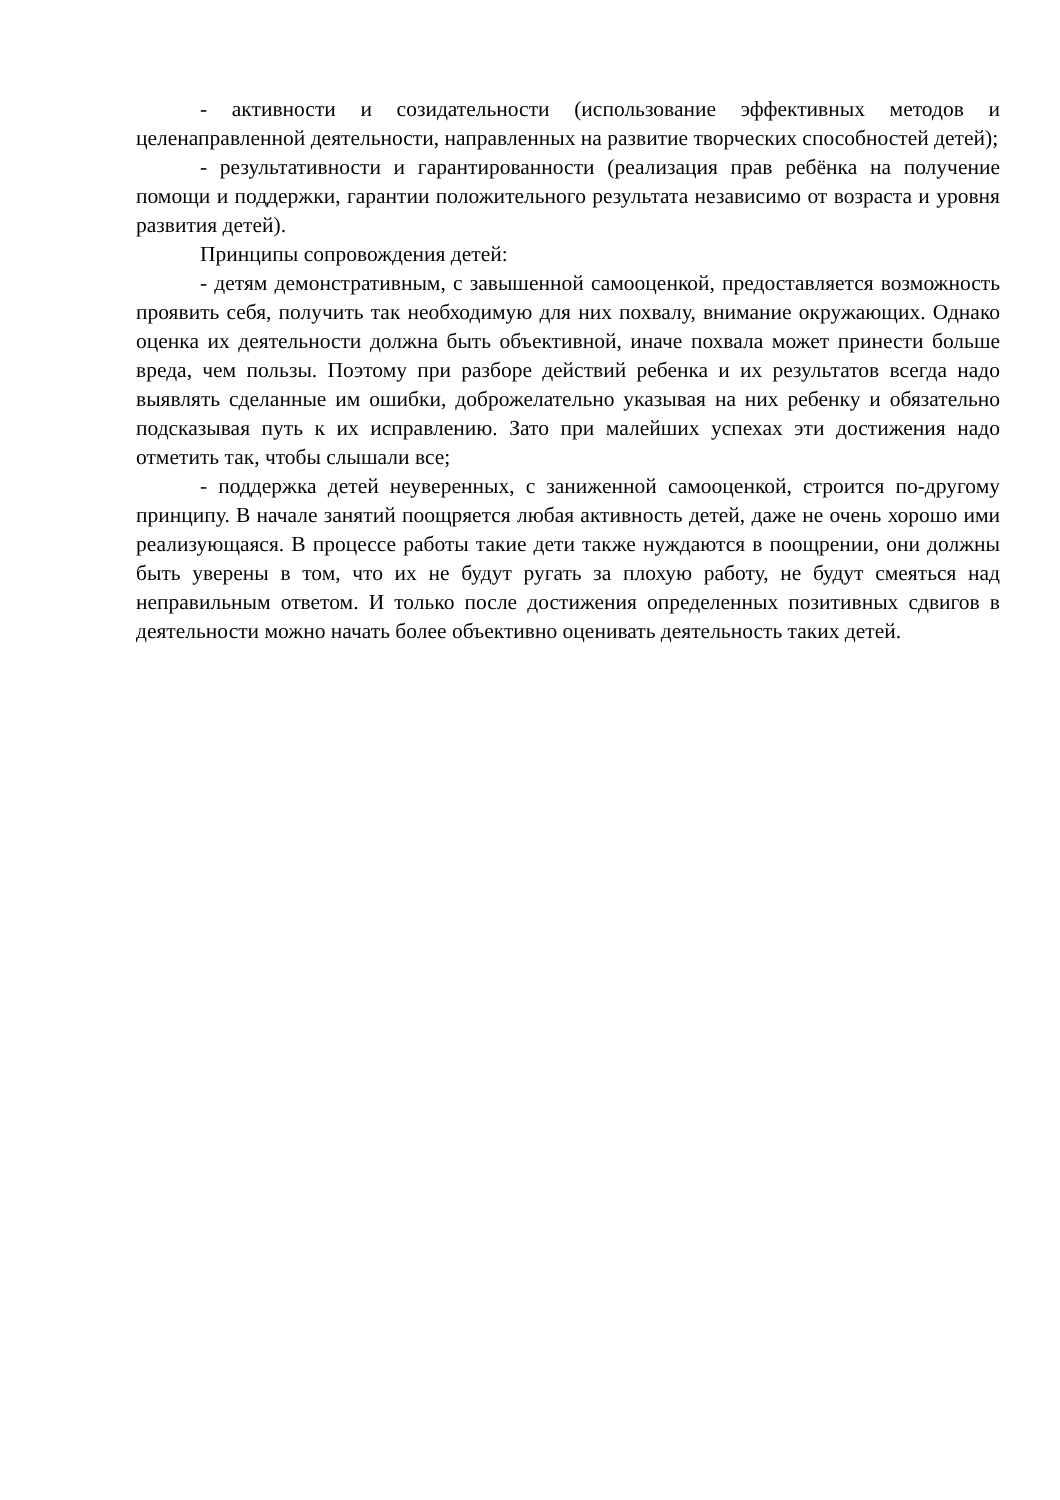- активности и созидательности (использование эффективных методов и целенаправленной деятельности, направленных на развитие творческих способностей детей);
- результативности и гарантированности (реализация прав ребёнка на получение помощи и поддержки, гарантии положительного результата независимо от возраста и уровня развития детей).
Принципы сопровождения детей:
- детям демонстративным, с завышенной самооценкой, предоставляется возможность проявить себя, получить так необходимую для них похвалу, внимание окружающих. Однако оценка их деятельности должна быть объективной, иначе похвала может принести больше вреда, чем пользы. Поэтому при разборе действий ребенка и их результатов всегда надо выявлять сделанные им ошибки, доброжелательно указывая на них ребенку и обязательно подсказывая путь к их исправлению. Зато при малейших успехах эти достижения надо отметить так, чтобы слышали все;
- поддержка детей неуверенных, с заниженной самооценкой, строится по-другому принципу. В начале занятий поощряется любая активность детей, даже не очень хорошо ими реализующаяся. В процессе работы такие дети также нуждаются в поощрении, они должны быть уверены в том, что их не будут ругать за плохую работу, не будут смеяться над неправильным ответом. И только после достижения определенных позитивных сдвигов в деятельности можно начать более объективно оценивать деятельность таких детей.